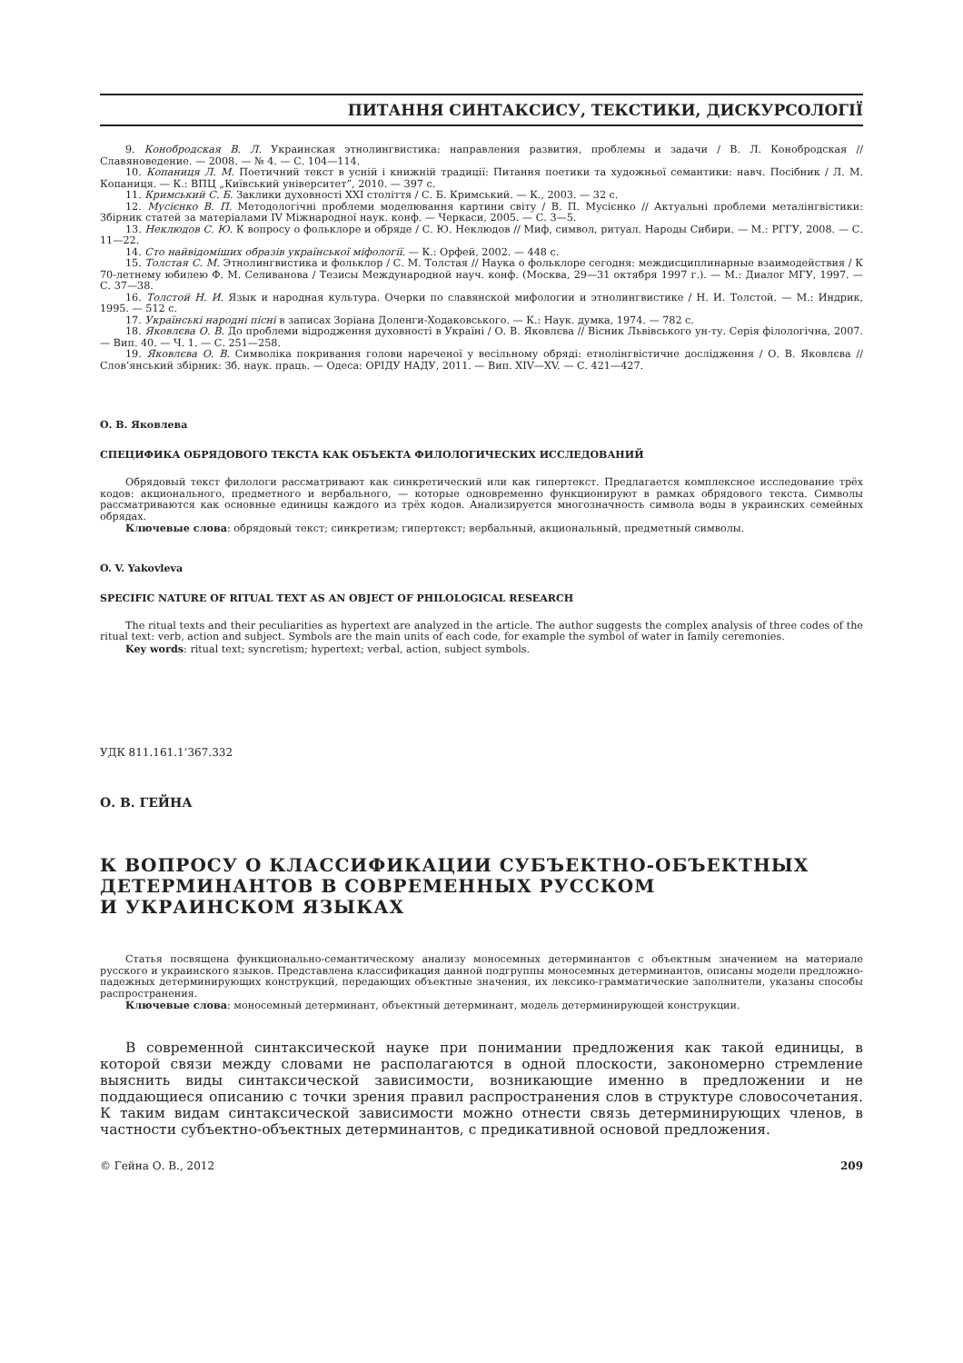ПИТАННЯ СИНТАКСИСУ, ТЕКСТИКИ, ДИСКУРСОЛОГІЇ
9. Конобродская В. Л. Украинская этнолингвистика: направления развития, проблемы и задачи / В. Л. Конобродская // Славяноведение. — 2008. — № 4. — С. 104—114.
10. Копаниця Л. М. Поетичний текст в усній і книжній традиції: Питання поетики та художньої семантики: навч. Посібник / Л. М. Копаниця. — К.: ВПЦ „Київський університет”, 2010. — 397 с.
11. Кримський С. Б. Заклики духовності XXI століття / С. Б. Кримський. — К., 2003. — 32 с.
12. Мусієнко В. П. Методологічні проблеми моделювання картини світу / В. П. Мусієнко // Актуальні проблеми металінгвістики: Збірник статей за матеріалами IV Міжнародної наук. конф. — Черкаси, 2005. — С. 3—5.
13. Неклюдов С. Ю. К вопросу о фольклоре и обряде / С. Ю. Неклюдов // Миф, символ, ритуал. Народы Сибири. — М.: РГГУ, 2008. — С. 11—22.
14. Сто найвідоміших образів української міфології. — К.: Орфей, 2002. — 448 с.
15. Толстая С. М. Этнолингвистика и фольклор / С. М. Толстая // Наука о фольклоре сегодня: междисциплинарные взаимодействия / К 70-летнему юбилею Ф. М. Селиванова / Тезисы Международной науч. конф. (Москва, 29—31 октября 1997 г.). — М.: Диалог МГУ, 1997. — С. 37—38.
16. Толстой Н. И. Язык и народная культура. Очерки по славянской мифологии и этнолингвистике / Н. И. Толстой. — М.: Индрик, 1995. — 512 с.
17. Українські народні пісні в записах Зоріана Доленги-Ходаковського. — К.: Наук. думка, 1974. — 782 с.
18. Яковлєва О. В. До проблеми відродження духовності в Україні / О. В. Яковлєва // Вісник Львівського ун-ту. Серія філологічна, 2007. — Вип. 40. — Ч. 1. — С. 251—258.
19. Яковлєва О. В. Символіка покривання голови нареченої у весільному обряді: етнолінгвістичне дослідження / О. В. Яковлєва // Слов’янський збірник: Зб. наук. праць. — Одеса: ОРІДУ НАДУ, 2011. — Вип. XIV—XV. — С. 421—427.
О. В. Яковлева
СПЕЦИФИКА ОБРЯДОВОГО ТЕКСТА КАК ОБЪЕКТА ФИЛОЛОГИЧЕСКИХ ИССЛЕДОВАНИЙ
Обрядовый текст филологи рассматривают как синкретический или как гипертекст. Предлагается комплексное исследование трёх кодов: акционального, предметного и вербального, — которые одновременно функционируют в рамках обрядового текста. Символы рассматриваются как основные единицы каждого из трёх кодов. Анализируется многозначность символа воды в украинских семейных обрядах.
Ключевые слова: обрядовый текст; синкретизм; гипертекст; вербальный, акциональный, предметный символы.
O. V. Yakovleva
SPECIFIC NATURE OF RITUAL TEXT AS AN OBJECT OF PHILOLOGICAL RESEARCH
The ritual texts and their peculiarities as hypertext are analyzed in the article. The author suggests the complex analysis of three codes of the ritual text: verb, action and subject. Symbols are the main units of each code, for example the symbol of water in family ceremonies.
Key words: ritual text; syncretism; hypertext; verbal, action, subject symbols.
УДК 811.161.1’367.332
О. В. ГЕЙНА
К ВОПРОСУ О КЛАССИФИКАЦИИ СУБЪЕКТНО-ОБЪЕКТНЫХ
ДЕТЕРМИНАНТОВ В СОВРЕМЕННЫХ РУССКОМ
И УКРАИНСКОМ ЯЗЫКАХ
Статья посвящена функционально-семантическому анализу моносемных детерминантов с объектным значением на материале русского и украинского языков. Представлена классификация данной подгруппы моносемных детерминантов, описаны модели предложно-падежных детерминирующих конструкций, передающих объектные значения, их лексико-грамматические заполнители, указаны способы распространения.
Ключевые слова: моносемный детерминант, объектный детерминант, модель детерминирующей конструкции.
В современной синтаксической науке при понимании предложения как такой единицы, в которой связи между словами не располагаются в одной плоскости, закономерно стремление выяснить виды синтаксической зависимости, возникающие именно в предложении и не поддающиеся описанию с точки зрения правил распространения слов в структуре словосочетания. К таким видам синтаксической зависимости можно отнести связь детерминирующих членов, в частности субъектно-объектных детерминантов, с предикативной основой предложения.
© Гейна О. В., 2012 209